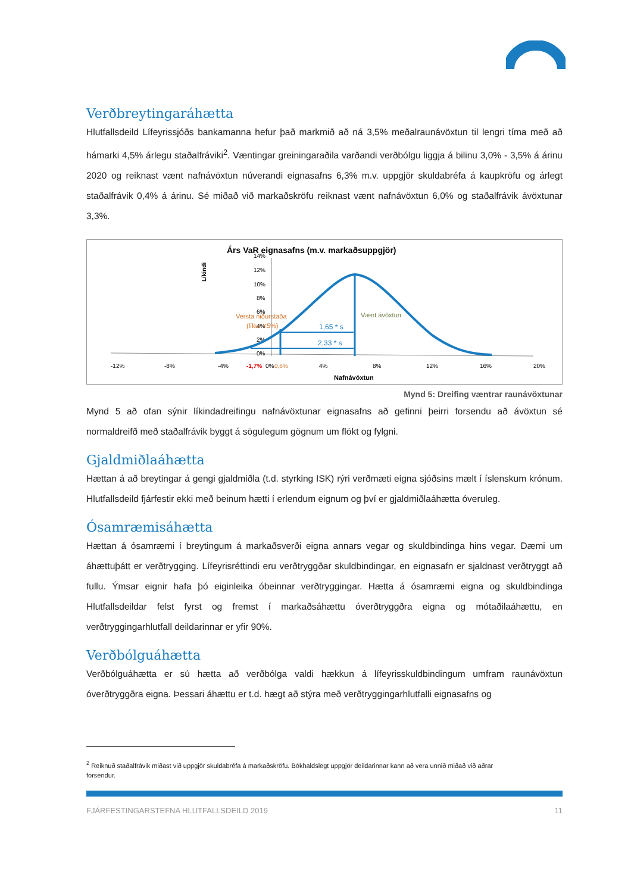Verðbreytingaráhætta
Hlutfallsdeild Lífeyrissjóðs bankamanna hefur það markmið að ná 3,5% meðalraunávöxtun til lengri tíma með að hámarki 4,5% árlegu staðalfráviki<sup>2</sup>. Væntingar greiningaraðila varðandi verðbólgu liggja á bilinu 3,0% - 3,5% á árinu 2020 og reiknast vænt nafnávöxtun núverandi eignasafns 6,3% m.v. uppgjör skuldabréfa á kaupkröfu og árlegt staðalfrávik 0,4% á árinu. Sé miðað við markaðskröfu reiknast vænt nafnávöxtun 6,0% og staðalfrávik ávöxtunar 3,3%.
Árs VaR eignasafns (m.v. markaðsuppgjör)
Líkindi
14%
12%
10%
8%
6%
4%
2%
0%
1,65 * s
2,33 * s
Versta niðurstaða
(líkur <5%)
Vænt ávöxtun
-12%
-8%
-4%
-1,7%
0%
0,6%
4%
8%
12%
16%
20%
Nafnávöxtun
Mynd 5: Dreifing væntrar raunávöxtunar
Mynd 5 að ofan sýnir líkindadreifingu nafnávöxtunar eignasafns að gefinni þeirri forsendu að ávöxtun sé normaldreifð með staðalfrávik byggt á sögulegum gögnum um flökt og fylgni.
Gjaldmiðlaáhætta
Hættan á að breytingar á gengi gjaldmiðla (t.d. styrking ISK) rýri verðmæti eigna sjóðsins mælt í íslenskum krónum. Hlutfallsdeild fjárfestir ekki með beinum hætti í erlendum eignum og því er gjaldmiðlaáhætta óveruleg.
Ósamræmisáhætta
Hættan á ósamræmi í breytingum á markaðsverði eigna annars vegar og skuldbindinga hins vegar. Dæmi um áhættuþátt er verðtrygging. Lífeyrisréttindi eru verðtryggðar skuldbindingar, en eignasafn er sjaldnast verðtryggt að fullu. Ýmsar eignir hafa þó eiginleika óbeinnar verðtryggingar. Hætta á ósamræmi eigna og skuldbindinga Hlutfallsdeildar felst fyrst og fremst í markaðsáhættu óverðtryggðra eigna og mótaðilaáhættu, en verðtryggingarhlutfall deildarinnar er yfir 90%.
Verðbólguáhætta
Verðbólguáhætta er sú hætta að verðbólga valdi hækkun á lífeyrisskuldbindingum umfram raunávöxtun óverðtryggðra eigna. Þessari áhættu er t.d. hægt að stýra með verðtryggingarhlutfalli eignasafns og
<sup>2</sup> Reiknuð staðalfrávik miðast við uppgjör skuldabréfa á markaðskröfu. Bókhaldslegt uppgjör deildarinnar kann að vera unnið miðað við aðrar
forsendur.
FJÁRFESTINGARSTEFNA HLUTFALLSDEILD 2019 11